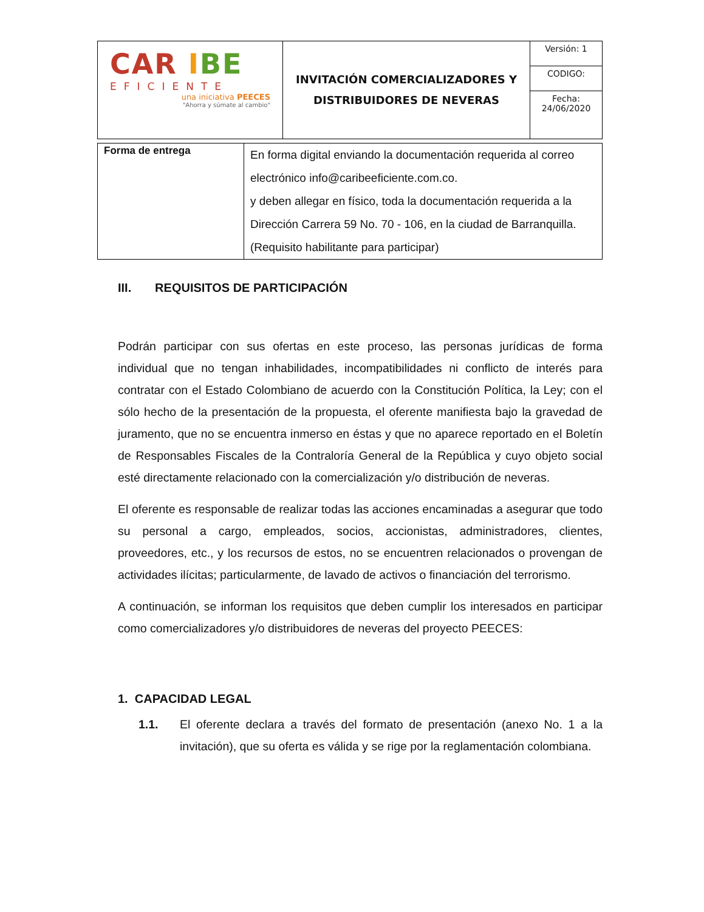| CAR I BE EFICIENTE una iniciativa PEECES "Ahorra y súmate al cambio" | INVITACIÓN COMERCIALIZADORES Y DISTRIBUIDORES DE NEVERAS | Versión: 1 |
| | | CODIGO: |
| | | Fecha: 24/06/2020 |
| Forma de entrega | En forma digital enviando la documentación requerida al correo electrónico info@caribeeficiente.com.co. y deben allegar en físico, toda la documentación requerida a la Dirección Carrera 59 No. 70 - 106, en la ciudad de Barranquilla. (Requisito habilitante para participar) |
III. REQUISITOS DE PARTICIPACIÓN
Podrán participar con sus ofertas en este proceso, las personas jurídicas de forma individual que no tengan inhabilidades, incompatibilidades ni conflicto de interés para contratar con el Estado Colombiano de acuerdo con la Constitución Política, la Ley; con el sólo hecho de la presentación de la propuesta, el oferente manifiesta bajo la gravedad de juramento, que no se encuentra inmerso en éstas y que no aparece reportado en el Boletín de Responsables Fiscales de la Contraloría General de la República y cuyo objeto social esté directamente relacionado con la comercialización y/o distribución de neveras.
El oferente es responsable de realizar todas las acciones encaminadas a asegurar que todo su personal a cargo, empleados, socios, accionistas, administradores, clientes, proveedores, etc., y los recursos de estos, no se encuentren relacionados o provengan de actividades ilícitas; particularmente, de lavado de activos o financiación del terrorismo.
A continuación, se informan los requisitos que deben cumplir los interesados en participar como comercializadores y/o distribuidores de neveras del proyecto PEECES:
1. CAPACIDAD LEGAL
1.1. El oferente declara a través del formato de presentación (anexo No. 1 a la invitación), que su oferta es válida y se rige por la reglamentación colombiana.